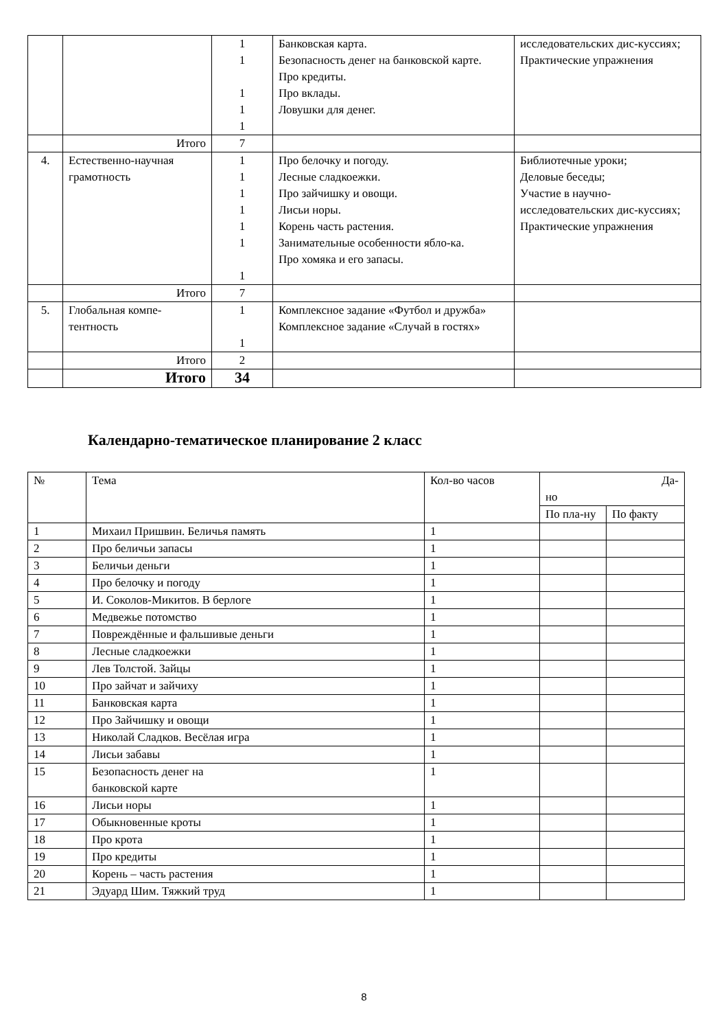| | | 1 1 1 1 1 | Банковская карта. Безопасность денег на банковской карте. Про кредиты. Про вклады. Ловушки для денег. | исследовательских дис-куссиях; Практические упражнения |
| | Итого | 7 | | |
| 4. | Естественно-научная грамотность | 1 1 1 1 1 1 1 | Про белочку и погоду. Лесные сладкоежки. Про зайчишку и овощи. Лисьи норы. Корень часть растения. Занимательные особенности ябло-ка. Про хомяка и его запасы. | Библиотечные уроки; Деловые беседы; Участие в научно-исследовательских дис-куссиях; Практические упражнения |
| | Итого | 7 | | |
| 5. | Глобальная компе-тентность | 1 1 | Комплексное задание «Футбол и дружба» Комплексное задание «Случай в гостях» | |
| | Итого | 2 | | |
| | Итого | 34 | | |
Календарно-тематическое планирование 2 класс
| № | Тема | Кол-во часов | Да- но | |
| | | | По пла-ну | По факту |
| 1 | Михаил Пришвин. Беличья память | 1 | | |
| 2 | Про беличьи запасы | 1 | | |
| 3 | Беличьи деньги | 1 | | |
| 4 | Про белочку и погоду | 1 | | |
| 5 | И. Соколов-Микитов. В берлоге | 1 | | |
| 6 | Медвежье потомство | 1 | | |
| 7 | Повреждённые и фальшивые деньги | 1 | | |
| 8 | Лесные сладкоежки | 1 | | |
| 9 | Лев Толстой. Зайцы | 1 | | |
| 10 | Про зайчат и зайчиху | 1 | | |
| 11 | Банковская карта | 1 | | |
| 12 | Про Зайчишку и овощи | 1 | | |
| 13 | Николай Сладков. Весёлая игра | 1 | | |
| 14 | Лисьи забавы | 1 | | |
| 15 | Безопасность денег на банковской карте | 1 | | |
| 16 | Лисьи норы | 1 | | |
| 17 | Обыкновенные кроты | 1 | | |
| 18 | Про крота | 1 | | |
| 19 | Про кредиты | 1 | | |
| 20 | Корень – часть растения | 1 | | |
| 21 | Эдуард Шим. Тяжкий труд | 1 | | |
8